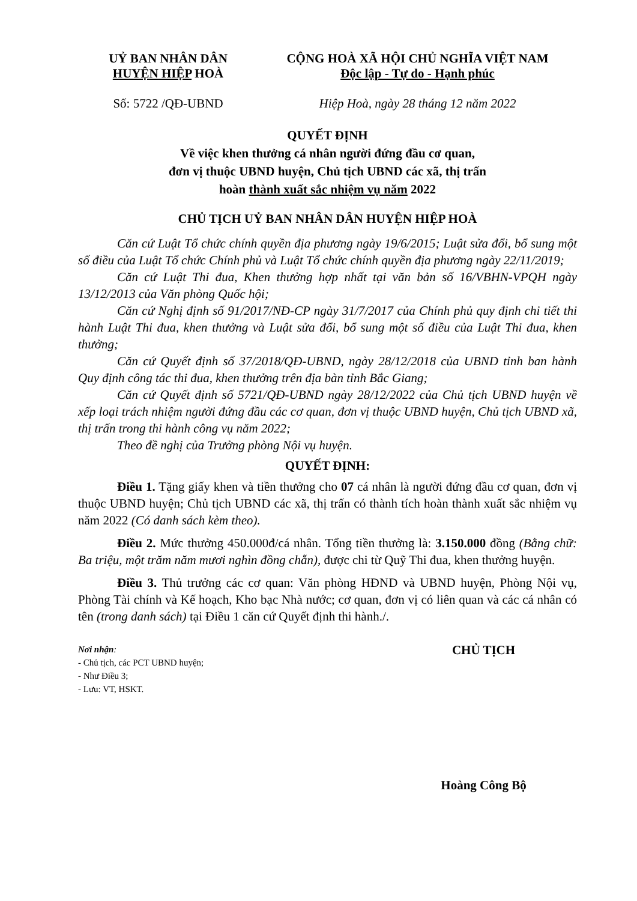UỶ BAN NHÂN DÂN
HUYỆN HIỆP HOÀ
Số: 5722 /QĐ-UBND
CỘNG HOÀ XÃ HỘI CHỦ NGHĨA VIỆT NAM
Độc lập - Tự do - Hạnh phúc
Hiệp Hoà, ngày 28 tháng 12 năm 2022
QUYẾT ĐỊNH
Về việc khen thưởng cá nhân người đứng đầu cơ quan,
đơn vị thuộc UBND huyện, Chủ tịch UBND các xã, thị trấn
hoàn thành xuất sắc nhiệm vụ năm 2022
CHỦ TỊCH UỶ BAN NHÂN DÂN HUYỆN HIỆP HOÀ
Căn cứ Luật Tổ chức chính quyền địa phương ngày 19/6/2015; Luật sửa đổi, bổ sung một số điều của Luật Tổ chức Chính phủ và Luật Tổ chức chính quyền địa phương ngày 22/11/2019;
Căn cứ Luật Thi đua, Khen thưởng hợp nhất tại văn bản số 16/VBHN-VPQH ngày 13/12/2013 của Văn phòng Quốc hội;
Căn cứ Nghị định số 91/2017/NĐ-CP ngày 31/7/2017 của Chính phủ quy định chi tiết thi hành Luật Thi đua, khen thưởng và Luật sửa đổi, bổ sung một số điều của Luật Thi đua, khen thưởng;
Căn cứ Quyết định số 37/2018/QĐ-UBND, ngày 28/12/2018 của UBND tỉnh ban hành Quy định công tác thi đua, khen thưởng trên địa bàn tỉnh Bắc Giang;
Căn cứ Quyết định số 5721/QĐ-UBND ngày 28/12/2022 của Chủ tịch UBND huyện về xếp loại trách nhiệm người đứng đầu các cơ quan, đơn vị thuộc UBND huyện, Chủ tịch UBND xã, thị trấn trong thi hành công vụ năm 2022;
Theo đề nghị của Trưởng phòng Nội vụ huyện.
QUYẾT ĐỊNH:
Điều 1. Tặng giấy khen và tiền thưởng cho 07 cá nhân là người đứng đầu cơ quan, đơn vị thuộc UBND huyện; Chủ tịch UBND các xã, thị trấn có thành tích hoàn thành xuất sắc nhiệm vụ năm 2022 (Có danh sách kèm theo).
Điều 2. Mức thưởng 450.000đ/cá nhân. Tổng tiền thưởng là: 3.150.000 đồng (Bằng chữ: Ba triệu, một trăm năm mươi nghìn đồng chẵn), được chi từ Quỹ Thi đua, khen thưởng huyện.
Điều 3. Thủ trưởng các cơ quan: Văn phòng HĐND và UBND huyện, Phòng Nội vụ, Phòng Tài chính và Kế hoạch, Kho bạc Nhà nước; cơ quan, đơn vị có liên quan và các cá nhân có tên (trong danh sách) tại Điều 1 căn cứ Quyết định thi hành./.
Nơi nhận:
- Chủ tịch, các PCT UBND huyện;
- Như Điều 3;
- Lưu: VT, HSKT.
CHỦ TỊCH
Hoàng Công Bộ